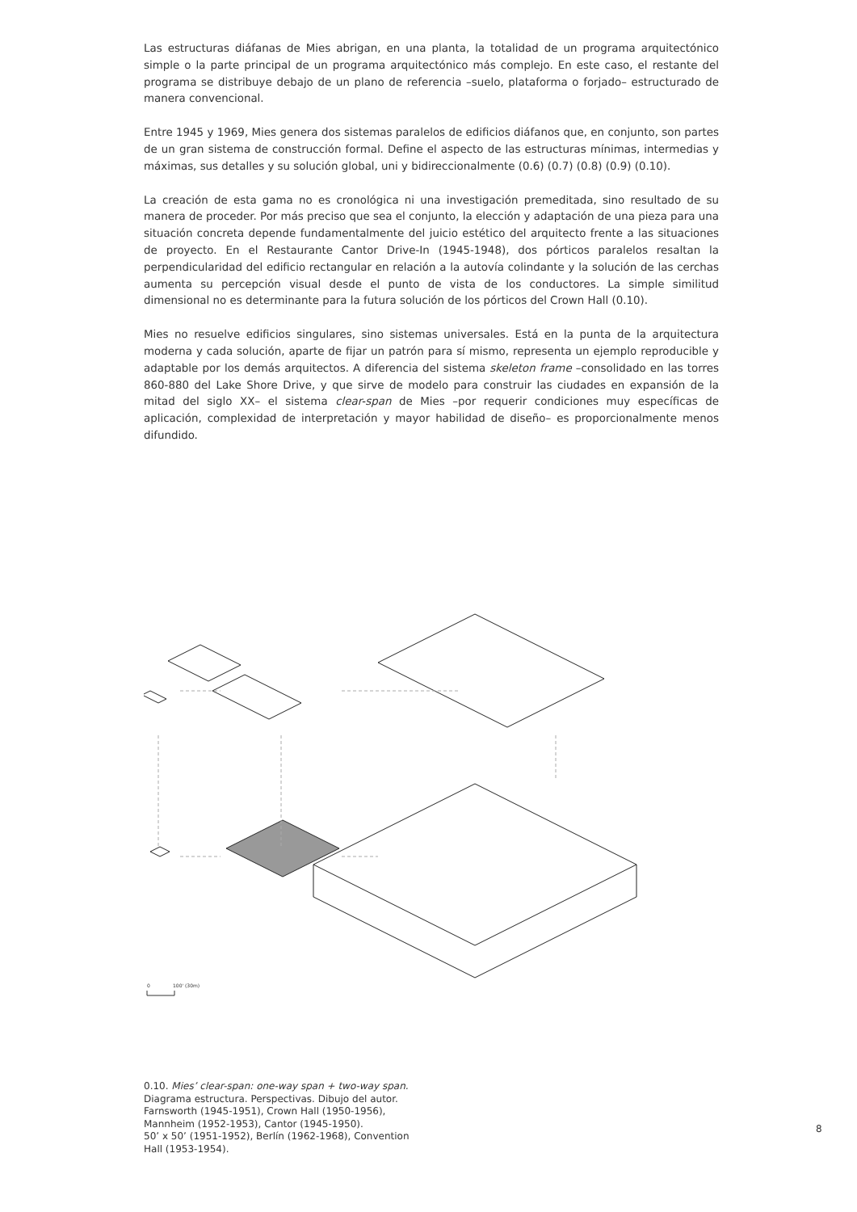Las estructuras diáfanas de Mies abrigan, en una planta, la totalidad de un programa arquitectónico simple o la parte principal de un programa arquitectónico más complejo. En este caso, el restante del programa se distribuye debajo de un plano de referencia –suelo, plataforma o forjado– estructurado de manera convencional.
Entre 1945 y 1969, Mies genera dos sistemas paralelos de edificios diáfanos que, en conjunto, son partes de un gran sistema de construcción formal. Define el aspecto de las estructuras mínimas, intermedias y máximas, sus detalles y su solución global, uni y bidireccionalmente (0.6) (0.7) (0.8) (0.9) (0.10).
La creación de esta gama no es cronológica ni una investigación premeditada, sino resultado de su manera de proceder. Por más preciso que sea el conjunto, la elección y adaptación de una pieza para una situación concreta depende fundamentalmente del juicio estético del arquitecto frente a las situaciones de proyecto. En el Restaurante Cantor Drive-In (1945-1948), dos pórticos paralelos resaltan la perpendicularidad del edificio rectangular en relación a la autovía colindante y la solución de las cerchas aumenta su percepción visual desde el punto de vista de los conductores. La simple similitud dimensional no es determinante para la futura solución de los pórticos del Crown Hall (0.10).
Mies no resuelve edificios singulares, sino sistemas universales. Está en la punta de la arquitectura moderna y cada solución, aparte de fijar un patrón para sí mismo, representa un ejemplo reproducible y adaptable por los demás arquitectos. A diferencia del sistema skeleton frame –consolidado en las torres 860-880 del Lake Shore Drive, y que sirve de modelo para construir las ciudades en expansión de la mitad del siglo XX– el sistema clear-span de Mies –por requerir condiciones muy específicas de aplicación, complexidad de interpretación y mayor habilidad de diseño– es proporcionalmente menos difundido.
0
100' (30m)
0.10. Mies’ clear-span: one-way span + two-way span.
Diagrama estructura. Perspectivas. Dibujo del autor.
Farnsworth (1945-1951), Crown Hall (1950-1956), Mannheim (1952-1953), Cantor (1945-1950).
50’ x 50’ (1951-1952), Berlín (1962-1968), Convention Hall (1953-1954).
8